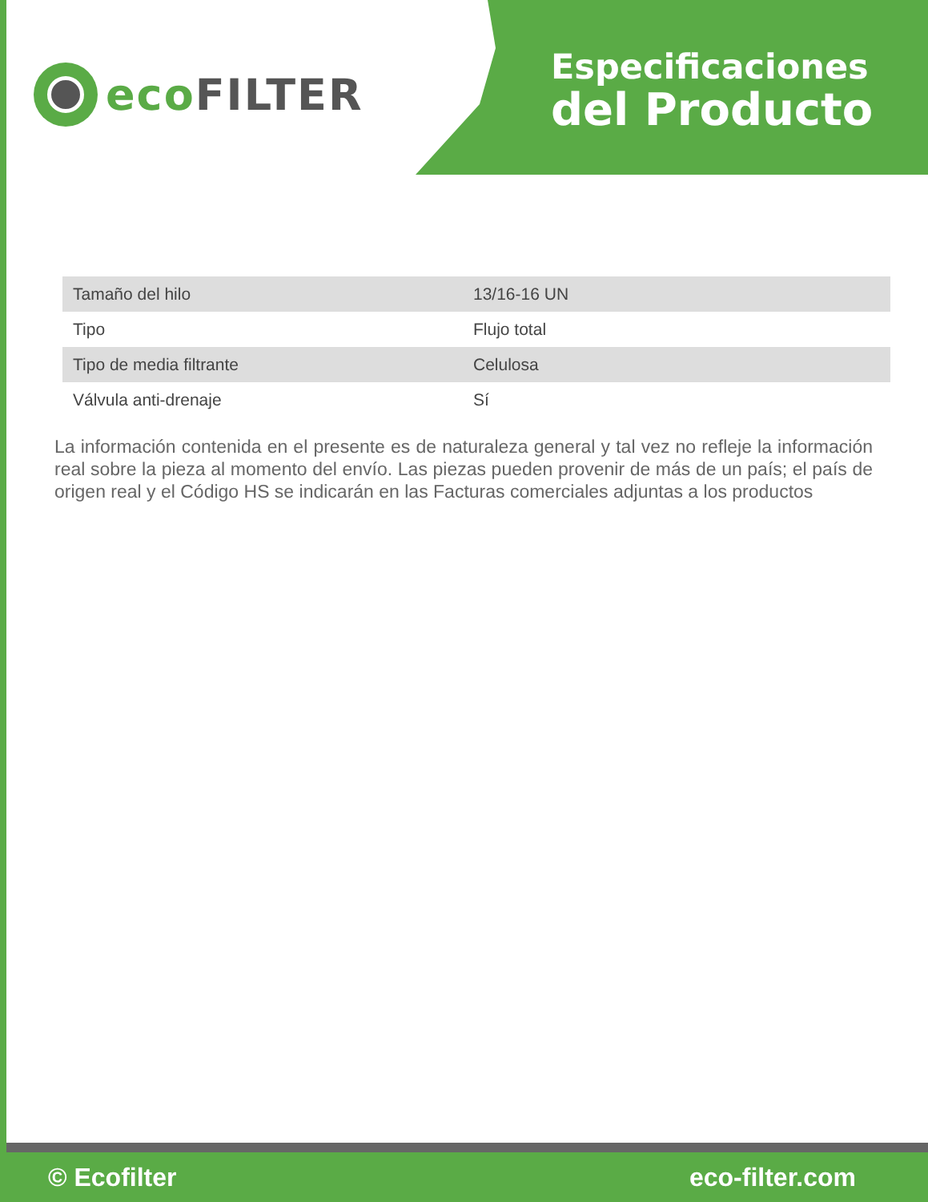eco FILTER
Especificaciones
del Producto
| Tamaño del hilo | 13/16-16 UN |
| Tipo | Flujo total |
| Tipo de media filtrante | Celulosa |
| Válvula anti-drenaje | Sí |
La información contenida en el presente es de naturaleza general y tal vez no refleje la información real sobre la pieza al momento del envío. Las piezas pueden provenir de más de un país; el país de origen real y el Código HS se indicarán en las Facturas comerciales adjuntas a los productos
© Ecofilter eco-filter.com